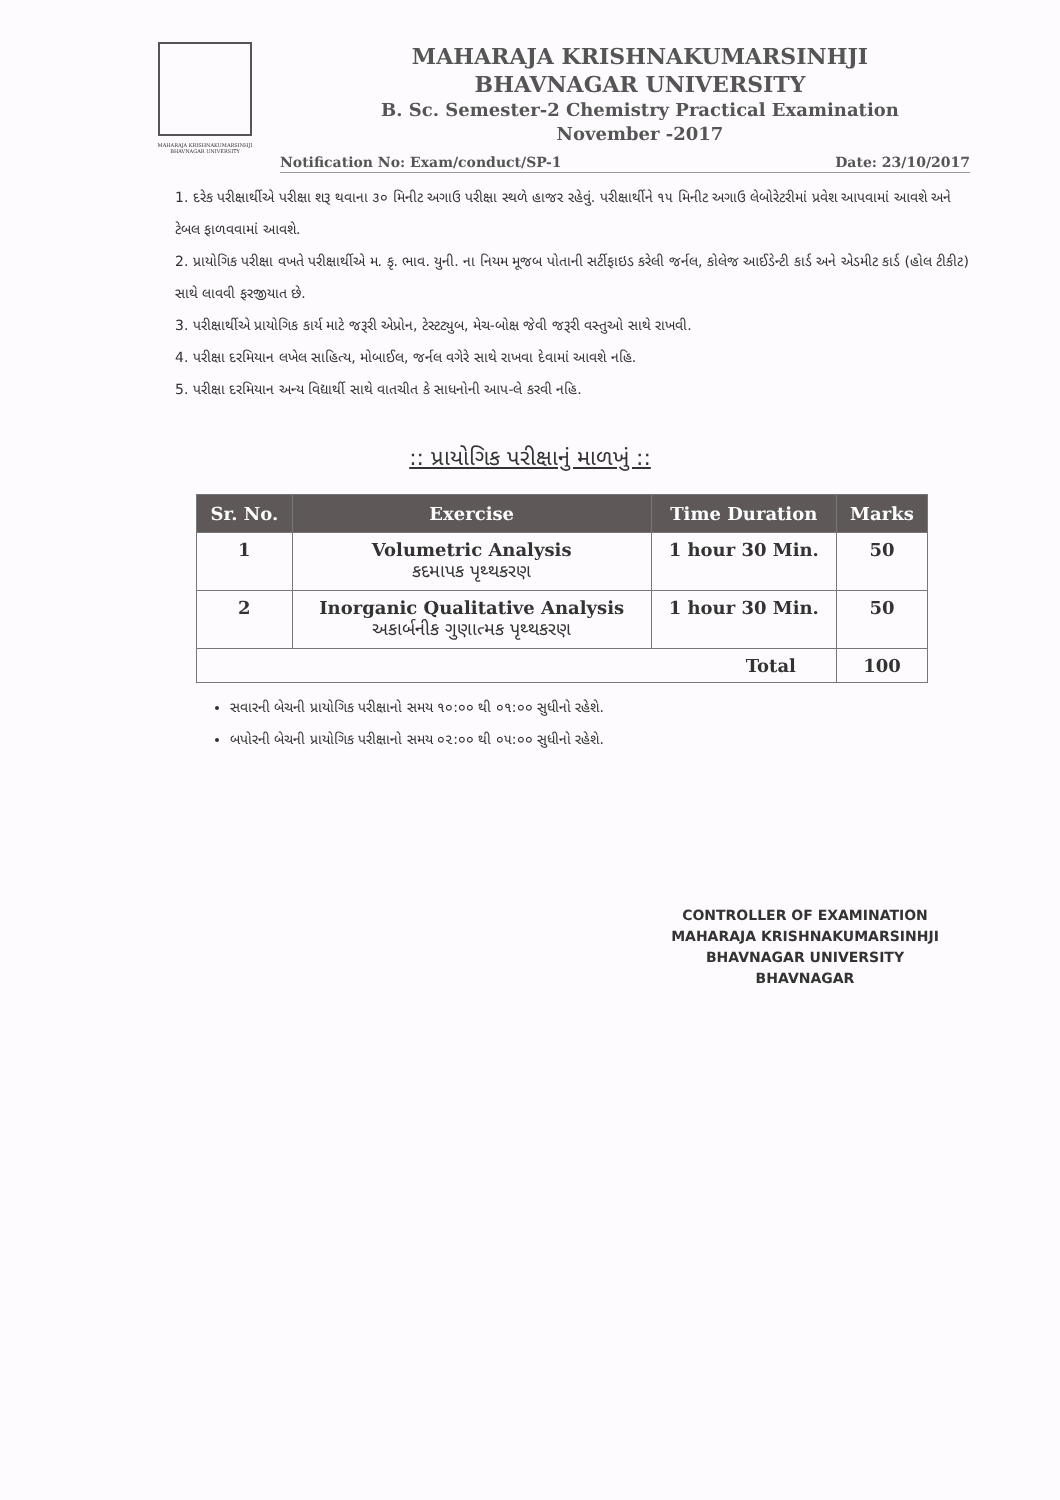MAHARAJA KRISHNAKUMARSINHJI BHAVNAGAR UNIVERSITY
MAHARAJA KRISHNAKUMARSINHJI
BHAVNAGAR UNIVERSITY
B. Sc. Semester-2 Chemistry Practical Examination
November -2017
Notification No: Exam/conduct/SP-1 Date: 23/10/2017
1. દરેક પરીક્ષાર્થીએ પરીક્ષા શરૂ થવાના ૩૦ મિનીટ અગાઉ પરીક્ષા સ્થળે હાજર રહેવું. પરીક્ષાર્થીને ૧૫ મિનીટ અગાઉ લેબોરેટરીમાં પ્રવેશ આપવામાં આવશે અને ટેબલ ફાળવવામાં આવશે.
2. પ્રાયોગિક પરીક્ષા વખતે પરીક્ષાર્થીએ મ. કૃ. ભાવ. યુની. ના નિયમ મૂજબ પોતાની સર્ટીફાઇડ કરેલી જર્નલ, કોલેજ આઈડેન્ટી કાર્ડ અને એડમીટ કાર્ડ (હોલ ટીકીટ) સાથે લાવવી ફરજીયાત છે.
3. પરીક્ષાર્થીએ પ્રાયોગિક કાર્ય માટે જરૂરી એપ્રોન, ટેસ્ટટ્યુબ, મેચ-બોક્ષ જેવી જરૂરી વસ્તુઓ સાથે રાખવી.
4. પરીક્ષા દરમિયાન લખેલ સાહિત્ય, મોબાઈલ, જર્નલ વગેરે સાથે રાખવા દેવામાં આવશે નહિ.
5. પરીક્ષા દરમિયાન અન્ય વિદ્યાર્થી સાથે વાતચીત કે સાધનોની આપ-લે કરવી નહિ.
:: પ્રાયોગિક પરીક્ષાનું માળખું ::
| Sr. No. | Exercise | Time Duration | Marks |
| --- | --- | --- | --- |
| 1 | Volumetric Analysis કદમાપક પૃથ્થકરણ | 1 hour 30 Min. | 50 |
| 2 | Inorganic Qualitative Analysis અકાર્બનીક ગુણાત્મક પૃથ્થકરણ | 1 hour 30 Min. | 50 |
| Total | | | 100 |
સવારની બેચની પ્રાયોગિક પરીક્ષાનો સમય ૧૦:૦૦ થી ૦૧:૦૦ સુધીનો રહેશે.
બપોરની બેચની પ્રાયોગિક પરીક્ષાનો સમય ૦૨:૦૦ થી ૦૫:૦૦ સુધીનો રહેશે.
CONTROLLER OF EXAMINATION
MAHARAJA KRISHNAKUMARSINHJI
BHAVNAGAR UNIVERSITY
BHAVNAGAR